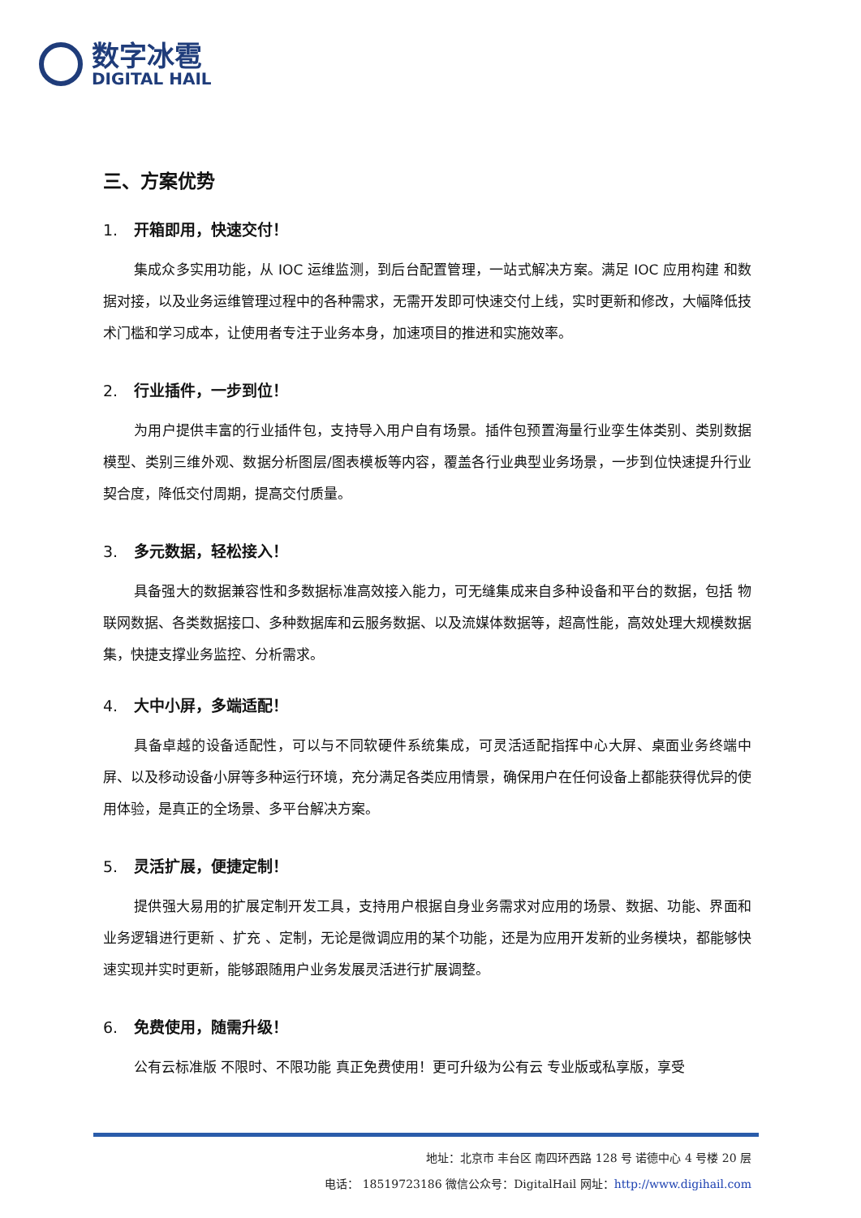数字冰雹
DIGITAL HAIL
三、方案优势
1. 开箱即用，快速交付！
集成众多实用功能，从 IOC 运维监测，到后台配置管理，一站式解决方案。满足 IOC 应用构建 和数据对接，以及业务运维管理过程中的各种需求，无需开发即可快速交付上线，实时更新和修改，大幅降低技术门槛和学习成本，让使用者专注于业务本身，加速项目的推进和实施效率。
2. 行业插件，一步到位！
为用户提供丰富的行业插件包，支持导入用户自有场景。插件包预置海量行业孪生体类别、类别数据模型、类别三维外观、数据分析图层/图表模板等内容，覆盖各行业典型业务场景，一步到位快速提升行业契合度，降低交付周期，提高交付质量。
3. 多元数据，轻松接入！
具备强大的数据兼容性和多数据标准高效接入能力，可无缝集成来自多种设备和平台的数据，包括 物联网数据、各类数据接口、多种数据库和云服务数据、以及流媒体数据等，超高性能，高效处理大规模数据集，快捷支撑业务监控、分析需求。
4. 大中小屏，多端适配！
具备卓越的设备适配性，可以与不同软硬件系统集成，可灵活适配指挥中心大屏、桌面业务终端中屏、以及移动设备小屏等多种运行环境，充分满足各类应用情景，确保用户在任何设备上都能获得优异的使用体验，是真正的全场景、多平台解决方案。
5. 灵活扩展，便捷定制！
提供强大易用的扩展定制开发工具，支持用户根据自身业务需求对应用的场景、数据、功能、界面和业务逻辑进行更新 、扩充 、定制，无论是微调应用的某个功能，还是为应用开发新的业务模块，都能够快速实现并实时更新，能够跟随用户业务发展灵活进行扩展调整。
6. 免费使用，随需升级！
公有云标准版 不限时、不限功能 真正免费使用！更可升级为公有云 专业版或私享版，享受
地址：北京市 丰台区 南四环西路 128 号 诺德中心 4 号楼 20 层
电话： 18519723186 微信公众号：DigitalHail 网址：http://www.digihail.com